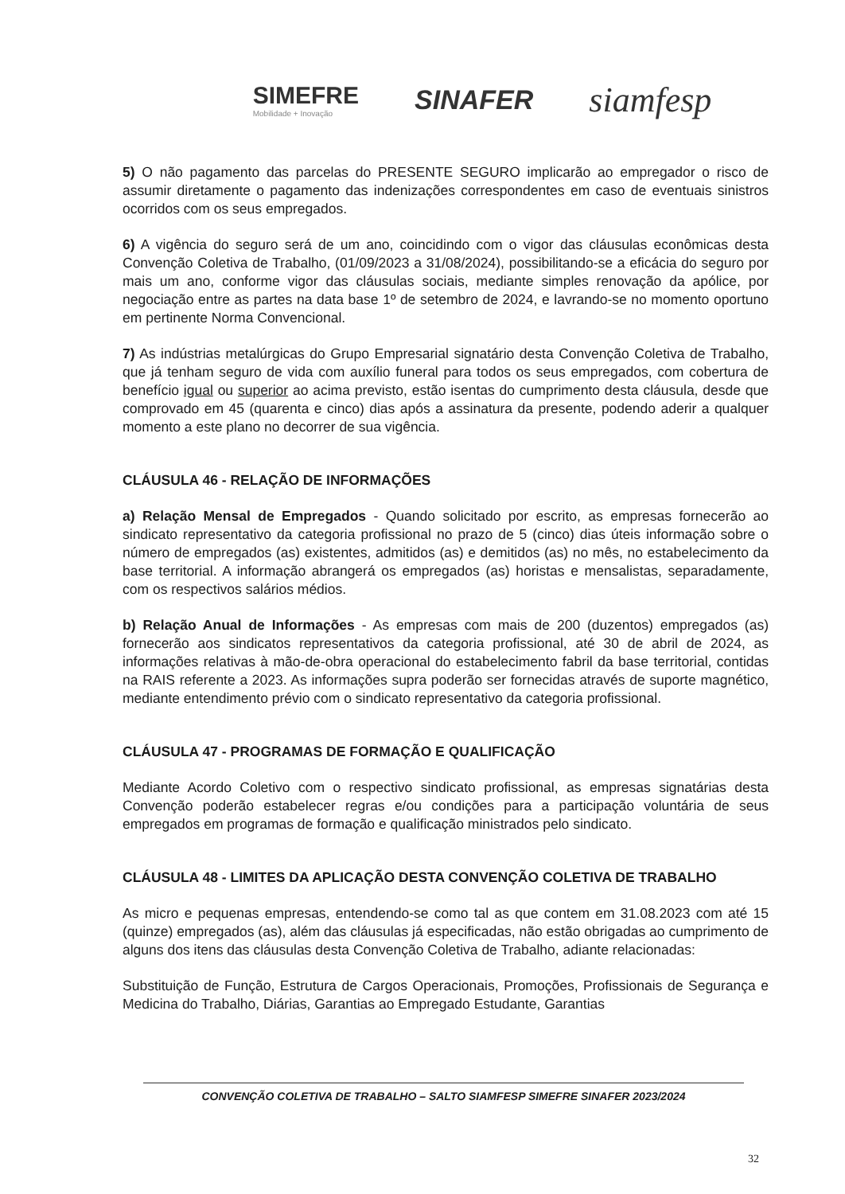SIMEFRE
Mobilidade + Inovação
SINAFER
siamfesp
5) O não pagamento das parcelas do PRESENTE SEGURO implicarão ao empregador o risco de assumir diretamente o pagamento das indenizações correspondentes em caso de eventuais sinistros ocorridos com os seus empregados.
6) A vigência do seguro será de um ano, coincidindo com o vigor das cláusulas econômicas desta Convenção Coletiva de Trabalho, (01/09/2023 a 31/08/2024), possibilitando-se a eficácia do seguro por mais um ano, conforme vigor das cláusulas sociais, mediante simples renovação da apólice, por negociação entre as partes na data base 1º de setembro de 2024, e lavrando-se no momento oportuno em pertinente Norma Convencional.
7) As indústrias metalúrgicas do Grupo Empresarial signatário desta Convenção Coletiva de Trabalho, que já tenham seguro de vida com auxílio funeral para todos os seus empregados, com cobertura de benefício igual ou superior ao acima previsto, estão isentas do cumprimento desta cláusula, desde que comprovado em 45 (quarenta e cinco) dias após a assinatura da presente, podendo aderir a qualquer momento a este plano no decorrer de sua vigência.
CLÁUSULA 46 - RELAÇÃO DE INFORMAÇÕES
a) Relação Mensal de Empregados - Quando solicitado por escrito, as empresas fornecerão ao sindicato representativo da categoria profissional no prazo de 5 (cinco) dias úteis informação sobre o número de empregados (as) existentes, admitidos (as) e demitidos (as) no mês, no estabelecimento da base territorial. A informação abrangerá os empregados (as) horistas e mensalistas, separadamente, com os respectivos salários médios.
b) Relação Anual de Informações - As empresas com mais de 200 (duzentos) empregados (as) fornecerão aos sindicatos representativos da categoria profissional, até 30 de abril de 2024, as informações relativas à mão-de-obra operacional do estabelecimento fabril da base territorial, contidas na RAIS referente a 2023. As informações supra poderão ser fornecidas através de suporte magnético, mediante entendimento prévio com o sindicato representativo da categoria profissional.
CLÁUSULA 47 - PROGRAMAS DE FORMAÇÃO E QUALIFICAÇÃO
Mediante Acordo Coletivo com o respectivo sindicato profissional, as empresas signatárias desta Convenção poderão estabelecer regras e/ou condições para a participação voluntária de seus empregados em programas de formação e qualificação ministrados pelo sindicato.
CLÁUSULA 48 - LIMITES DA APLICAÇÃO DESTA CONVENÇÃO COLETIVA DE TRABALHO
As micro e pequenas empresas, entendendo-se como tal as que contem em 31.08.2023 com até 15 (quinze) empregados (as), além das cláusulas já especificadas, não estão obrigadas ao cumprimento de alguns dos itens das cláusulas desta Convenção Coletiva de Trabalho, adiante relacionadas:
Substituição de Função, Estrutura de Cargos Operacionais, Promoções, Profissionais de Segurança e Medicina do Trabalho, Diárias, Garantias ao Empregado Estudante, Garantias
CONVENÇÃO COLETIVA DE TRABALHO – SALTO SIAMFESP SIMEFRE SINAFER 2023/2024
32